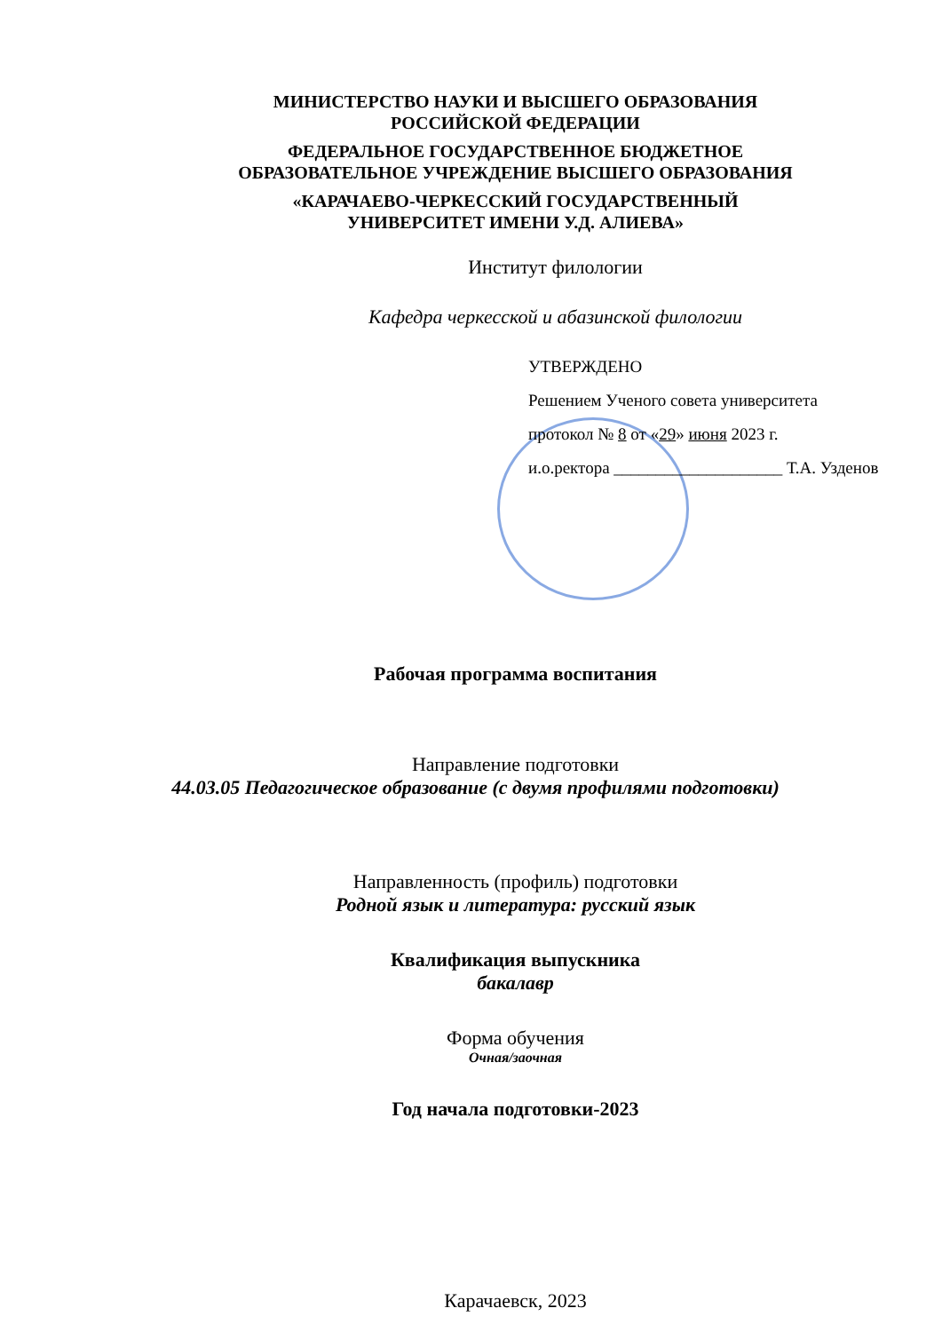МИНИСТЕРСТВО НАУКИ И ВЫСШЕГО ОБРАЗОВАНИЯ
РОССИЙСКОЙ ФЕДЕРАЦИИ
ФЕДЕРАЛЬНОЕ ГОСУДАРСТВЕННОЕ БЮДЖЕТНОЕ
ОБРАЗОВАТЕЛЬНОЕ УЧРЕЖДЕНИЕ ВЫСШЕГО ОБРАЗОВАНИЯ
«КАРАЧАЕВО-ЧЕРКЕССКИЙ ГОСУДАРСТВЕННЫЙ
УНИВЕРСИТЕТ ИМЕНИ У.Д. АЛИЕВА»
Институт филологии
Кафедра черкесской и абазинской филологии
УТВЕРЖДЕНО
Решением Ученого совета университета
протокол № 8 от «29» июня 2023 г.
и.о.ректора ____________________ Т.А. Узденов
Рабочая программа воспитания
Направление подготовки
44.03.05 Педагогическое образование (с двумя профилями подготовки)
Направленность (профиль) подготовки
Родной язык и литература: русский язык
Квалификация выпускника
бакалавр
Форма обучения
Очная/заочная
Год начала подготовки-2023
Карачаевск, 2023